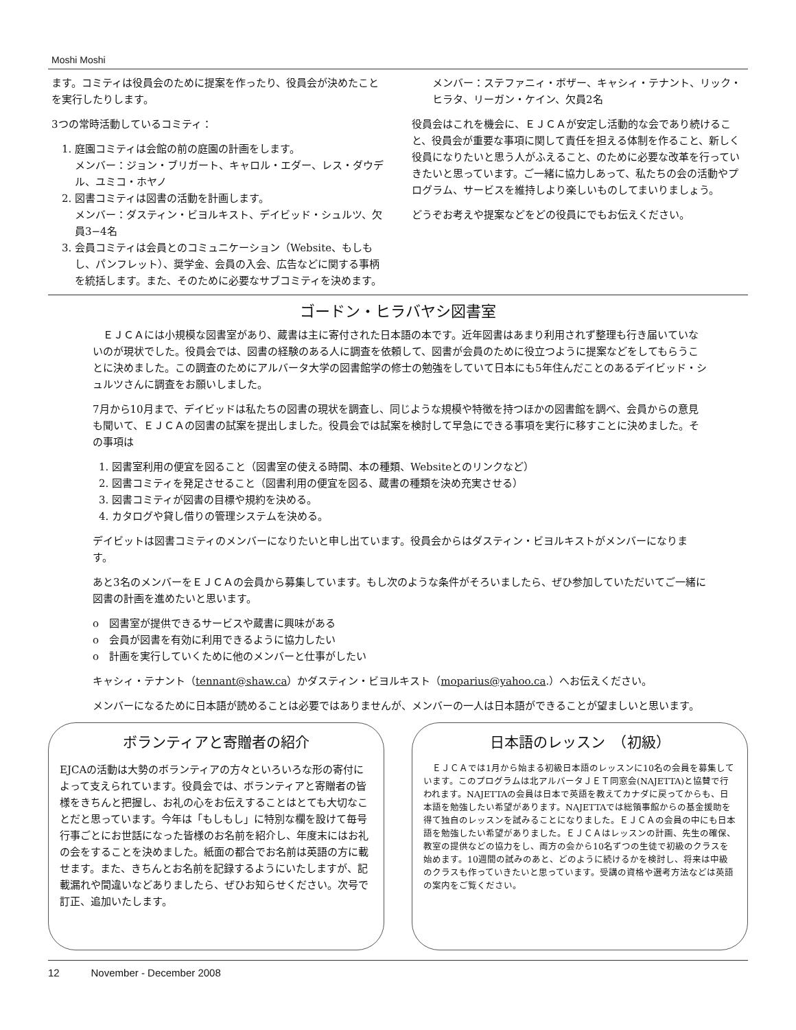Moshi Moshi
ます。コミティは役員会のために提案を作ったり、役員会が決めたことを実行したりします。
3つの常時活動しているコミティ：
1. 庭園コミティは会館の前の庭園の計画をします。
メンバー：ジョン・ブリガート、キャロル・エダー、レス・ダウデル、ユミコ・ホヤノ
2. 図書コミティは図書の活動を計画します。
メンバー：ダスティン・ビヨルキスト、デイビッド・シュルツ、欠員3−4名
3. 会員コミティは会員とのコミュニケーション（Website、もしもし、パンフレット）、奨学金、会員の入会、広告などに関する事柄を統括します。また、そのために必要なサブコミティを決めます。
メンバー：ステファニィ・ボザー、キャシィ・テナント、リック・ヒラタ、リーガン・ケイン、欠員2名
役員会はこれを機会に、ＥＪＣＡが安定し活動的な会であり続けること、役員会が重要な事項に関して責任を担える体制を作ること、新しく役員になりたいと思う人がふえること、のために必要な改革を行っていきたいと思っています。ご一緒に協力しあって、私たちの会の活動やプログラム、サービスを維持しより楽しいものしてまいりましょう。
どうぞお考えや提案などをどの役員にでもお伝えください。
ゴードン・ヒラバヤシ図書室
　ＥＪＣＡには小規模な図書室があり、蔵書は主に寄付された日本語の本です。近年図書はあまり利用されず整理も行き届いていないのが現状でした。役員会では、図書の経験のある人に調査を依頼して、図書が会員のために役立つように提案などをしてもらうことに決めました。この調査のためにアルバータ大学の図書館学の修士の勉強をしていて日本にも5年住んだことのあるデイビッド・シュルツさんに調査をお願いしました。
7月から10月まで、デイビッドは私たちの図書の現状を調査し、同じような規模や特徴を持つほかの図書館を調べ、会員からの意見も聞いて、ＥＪＣＡの図書の試案を提出しました。役員会では試案を検討して早急にできる事項を実行に移すことに決めました。その事項は
1. 図書室利用の便宜を図ること（図書室の使える時間、本の種類、Websiteとのリンクなど）
2. 図書コミティを発足させること（図書利用の便宜を図る、蔵書の種類を決め充実させる）
3. 図書コミティが図書の目標や規約を決める。
4. カタログや貸し借りの管理システムを決める。
デイビットは図書コミティのメンバーになりたいと申し出ています。役員会からはダスティン・ビヨルキストがメンバーになります。
あと3名のメンバーをＥＪＣＡの会員から募集しています。もし次のような条件がそろいましたら、ぜひ参加していただいてご一緒に図書の計画を進めたいと思います。
o　図書室が提供できるサービスや蔵書に興味がある
o　会員が図書を有効に利用できるように協力したい
o　計画を実行していくために他のメンバーと仕事がしたい
キャシィ・テナント（tennant@shaw.ca）かダスティン・ビヨルキスト（moparius@yahoo.ca.）へお伝えください。
メンバーになるために日本語が読めることは必要ではありませんが、メンバーの一人は日本語ができることが望ましいと思います。
ボランティアと寄贈者の紹介
EJCAの活動は大勢のボランティアの方々といろいろな形の寄付によって支えられています。役員会では、ボランティアと寄贈者の皆様をきちんと把握し、お礼の心をお伝えすることはとても大切なことだと思っています。今年は「もしもし」に特別な欄を設けて毎号行事ごとにお世話になった皆様のお名前を紹介し、年度末にはお礼の会をすることを決めました。紙面の都合でお名前は英語の方に載せます。また、きちんとお名前を記録するようにいたしますが、記載漏れや間違いなどありましたら、ぜひお知らせください。次号で訂正、追加いたします。
日本語のレッスン　（初級）
　ＥＪＣＡでは1月から始まる初級日本語のレッスンに10名の会員を募集しています。このプログラムは北アルバータＪＥＴ同窓会(NAJETTA)と協賛で行われます。NAJETTAの会員は日本で英語を教えてカナダに戻ってからも、日本語を勉強したい希望があります。NAJETTAでは総領事館からの基金援助を得て独自のレッスンを試みることになりました。ＥＪＣＡの会員の中にも日本語を勉強したい希望がありました。ＥＪＣＡはレッスンの計画、先生の確保、教室の提供などの協力をし、両方の会から10名ずつの生徒で初級のクラスを始めます。10週間の試みのあと、どのように続けるかを検討し、将来は中級のクラスも作っていきたいと思っています。受講の資格や選考方法などは英語の案内をご覧ください。
12 November - December 2008